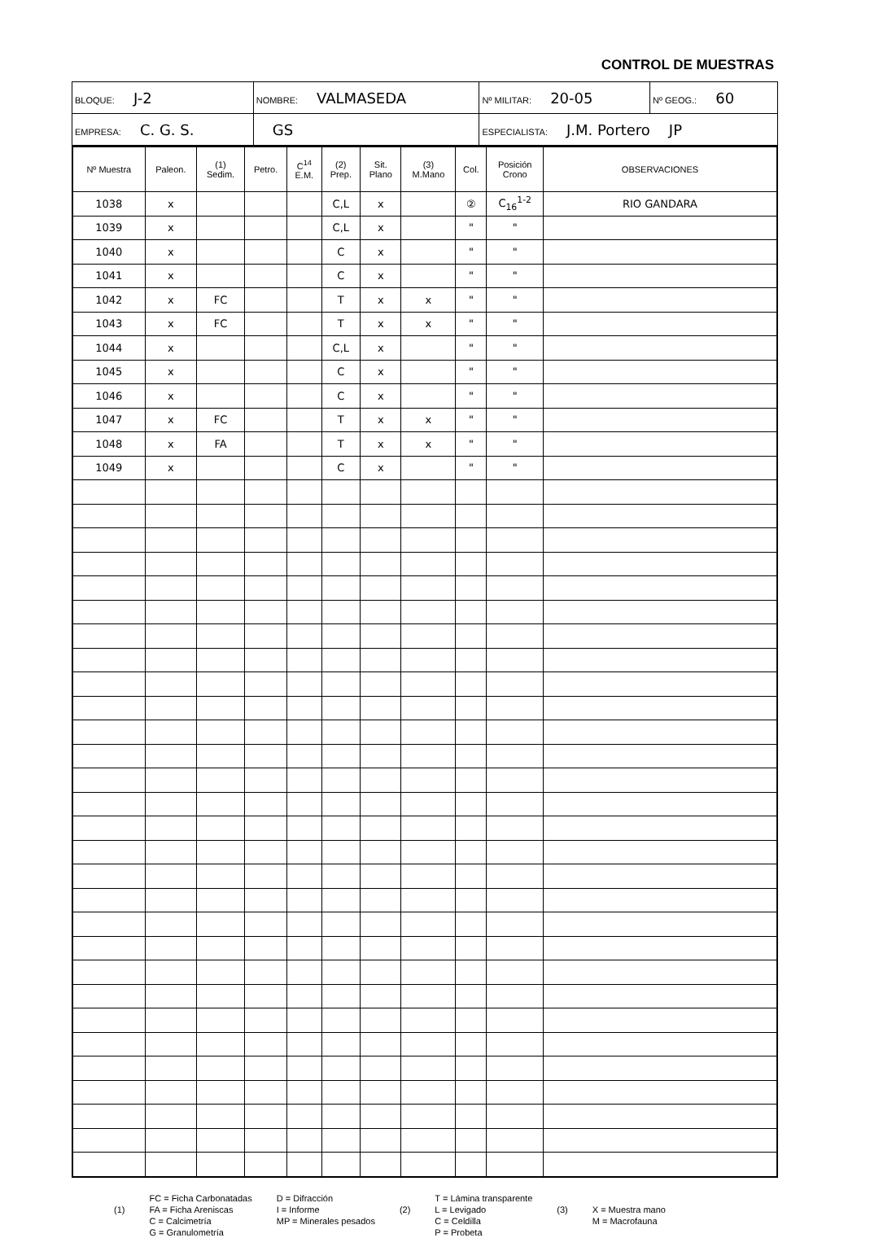CONTROL DE MUESTRAS
| BLOQUE: J-2 | NOMBRE: VALMASEDA | | Nº MILITAR: 20-05 | Nº GEOG.: 60 |
| EMPRESA: C. G. S. | | GS | ESPECIALISTA: J.M. Portero JP | |
| Nº Muestra | Paleon. | (1) Sedim. | Petro. | C<sup>14</sup> E.M. | (2) Prep. | Sit. Plano | (3) M.Mano | Col. | Posición Crono | OBSERVACIONES |
| --- | --- | --- | --- | --- | --- | --- | --- | --- | --- | --- |
| 1038 | x | | | | C,L | x | | ② | C<sub>16</sub><sup>1-2</sup> | RIO GANDARA |
| 1039 | x | | | | C,L | x | | " | " | |
| 1040 | x | | | | C | x | | " | " | |
| 1041 | x | | | | C | x | | " | " | |
| 1042 | x | FC | | | T | x | x | " | " | |
| 1043 | x | FC | | | T | x | x | " | " | |
| 1044 | x | | | | C,L | x | | " | " | |
| 1045 | x | | | | C | x | | " | " | |
| 1046 | x | | | | C | x | | " | " | |
| 1047 | x | FC | | | T | x | x | " | " | |
| 1048 | x | FA | | | T | x | x | " | " | |
| 1049 | x | | | | C | x | | " | " | |
(1) FC = Ficha Carbonatadas
FA = Ficha Areniscas
C = Calcimetría
G = Granulometría
D = Difracción
I = Informe
MP = Minerales pesados
(2) T = Lámina transparente
L = Levigado
C = Celdilla
P = Probeta
(3)
X = Muestra mano
M = Macrofauna